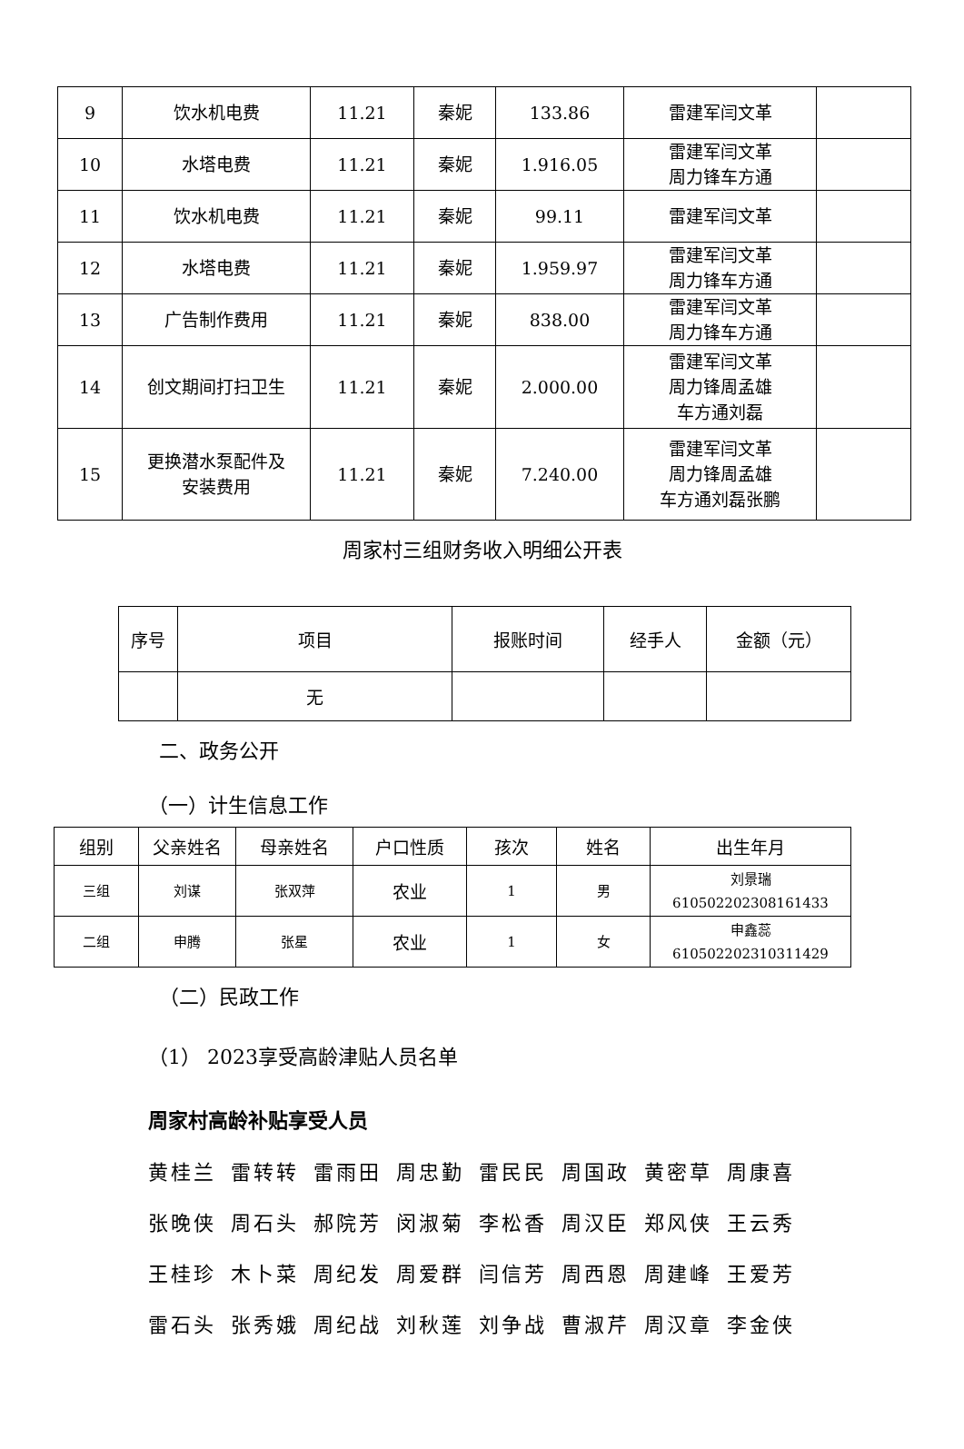| 9 | 饮水机电费 | 11.21 | 秦妮 | 133.86 | 雷建军闫文革 | |
| 10 | 水塔电费 | 11.21 | 秦妮 | 1.916.05 | 雷建军闫文革 周力锋车方通 | |
| 11 | 饮水机电费 | 11.21 | 秦妮 | 99.11 | 雷建军闫文革 | |
| 12 | 水塔电费 | 11.21 | 秦妮 | 1.959.97 | 雷建军闫文革 周力锋车方通 | |
| 13 | 广告制作费用 | 11.21 | 秦妮 | 838.00 | 雷建军闫文革 周力锋车方通 | |
| 14 | 创文期间打扫卫生 | 11.21 | 秦妮 | 2.000.00 | 雷建军闫文革 周力锋周孟雄 车方通刘磊 | |
| 15 | 更换潜水泵配件及 安装费用 | 11.21 | 秦妮 | 7.240.00 | 雷建军闫文革 周力锋周孟雄 车方通刘磊张鹏 | |
周家村三组财务收入明细公开表
| 序号 | 项目 | 报账时间 | 经手人 | 金额（元） |
| | 无 | | | |
二、政务公开
（一）计生信息工作
| 组别 | 父亲姓名 | 母亲姓名 | 户口性质 | 孩次 | 姓名 | 出生年月 |
| 三组 | 刘谋 | 张双萍 | 农业 | 1 | 男 | 刘景瑞 610502202308161433 |
| 二组 | 申腾 | 张星 | 农业 | 1 | 女 | 申鑫蕊 610502202310311429 |
（二）民政工作
（1） 2023享受高龄津贴人员名单
周家村高龄补贴享受人员
黄桂兰 雷转转 雷雨田 周忠勤 雷民民 周国政 黄密草 周康喜
张晚侠 周石头 郝院芳 闵淑菊 李松香 周汉臣 郑风侠 王云秀
王桂珍 木卜菜 周纪发 周爱群 闫信芳 周西恩 周建峰 王爱芳
雷石头 张秀娥 周纪战 刘秋莲 刘争战 曹淑芹 周汉章 李金侠